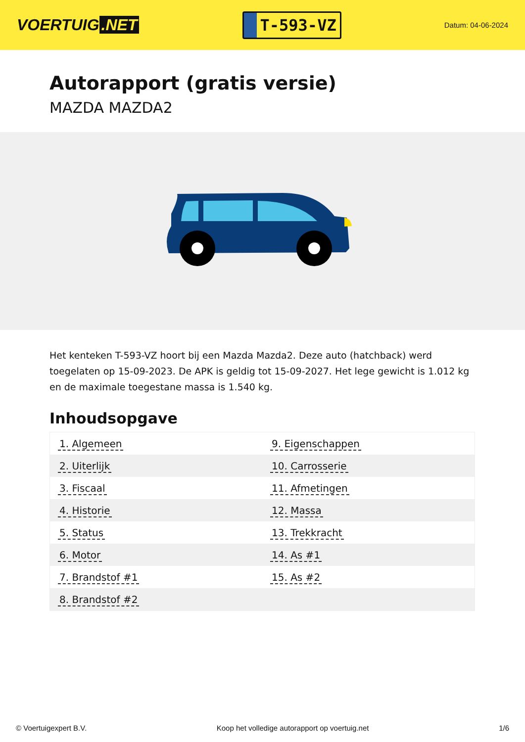VOERTUIG.NET
T-593-VZ
Datum: 04-06-2024
Autorapport (gratis versie)
MAZDA MAZDA2
Het kenteken T-593-VZ hoort bij een Mazda Mazda2. Deze auto (hatchback) werd toegelaten op 15-09-2023. De APK is geldig tot 15-09-2027. Het lege gewicht is 1.012 kg en de maximale toegestane massa is 1.540 kg.
Inhoudsopgave
| 1. Algemeen | 9. Eigenschappen |
| 2. Uiterlijk | 10. Carrosserie |
| 3. Fiscaal | 11. Afmetingen |
| 4. Historie | 12. Massa |
| 5. Status | 13. Trekkracht |
| 6. Motor | 14. As #1 |
| 7. Brandstof #1 | 15. As #2 |
| 8. Brandstof #2 | |
© Voertuigexpert B.V. Koop het volledige autorapport op voertuig.net 1/6